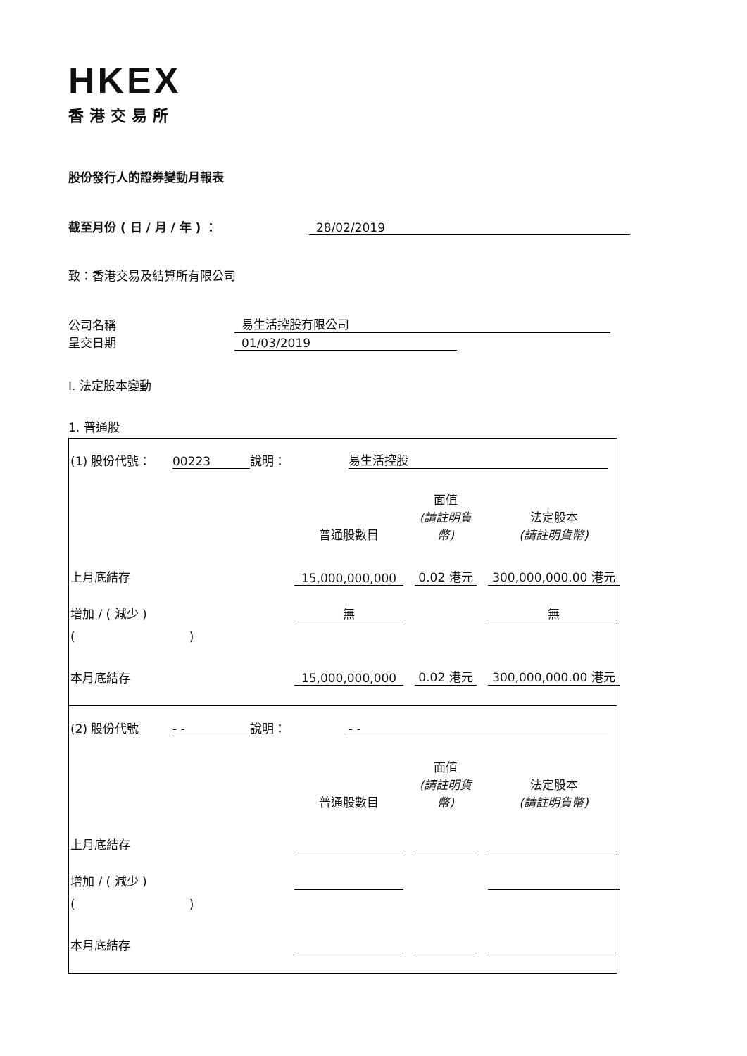HKEX
香港交易所
股份發行人的證券變動月報表
截至月份 ( 日 / 月 / 年 ) ： 28/02/2019
致：香港交易及結算所有限公司
公司名稱 易生活控股有限公司
呈交日期 01/03/2019
I. 法定股本變動
1. 普通股
| (1) 股份代號： | 00223 | 說明： | 易生活控股 | |
| | 普通股數目 | | 面值 (請註明貨幣) | | 法定股本 (請註明貨幣) |
| 上月底結存 | 15,000,000,000 | | 0.02 港元 | | 300,000,000.00 港元 |
| 增加 / ( 減少 ) | 無 | | | | 無 |
| ( ) | | | | | |
| 本月底結存 | 15,000,000,000 | | 0.02 港元 | | 300,000,000.00 港元 |
| (2) 股份代號 | - - | 說明： | - - | |
| | 普通股數目 | | 面值 (請註明貨幣) | | 法定股本 (請註明貨幣) |
| 上月底結存 | | | | | |
| 增加 / ( 減少 ) | | | | | |
| ( ) | | | | | |
| 本月底結存 | | | | | |